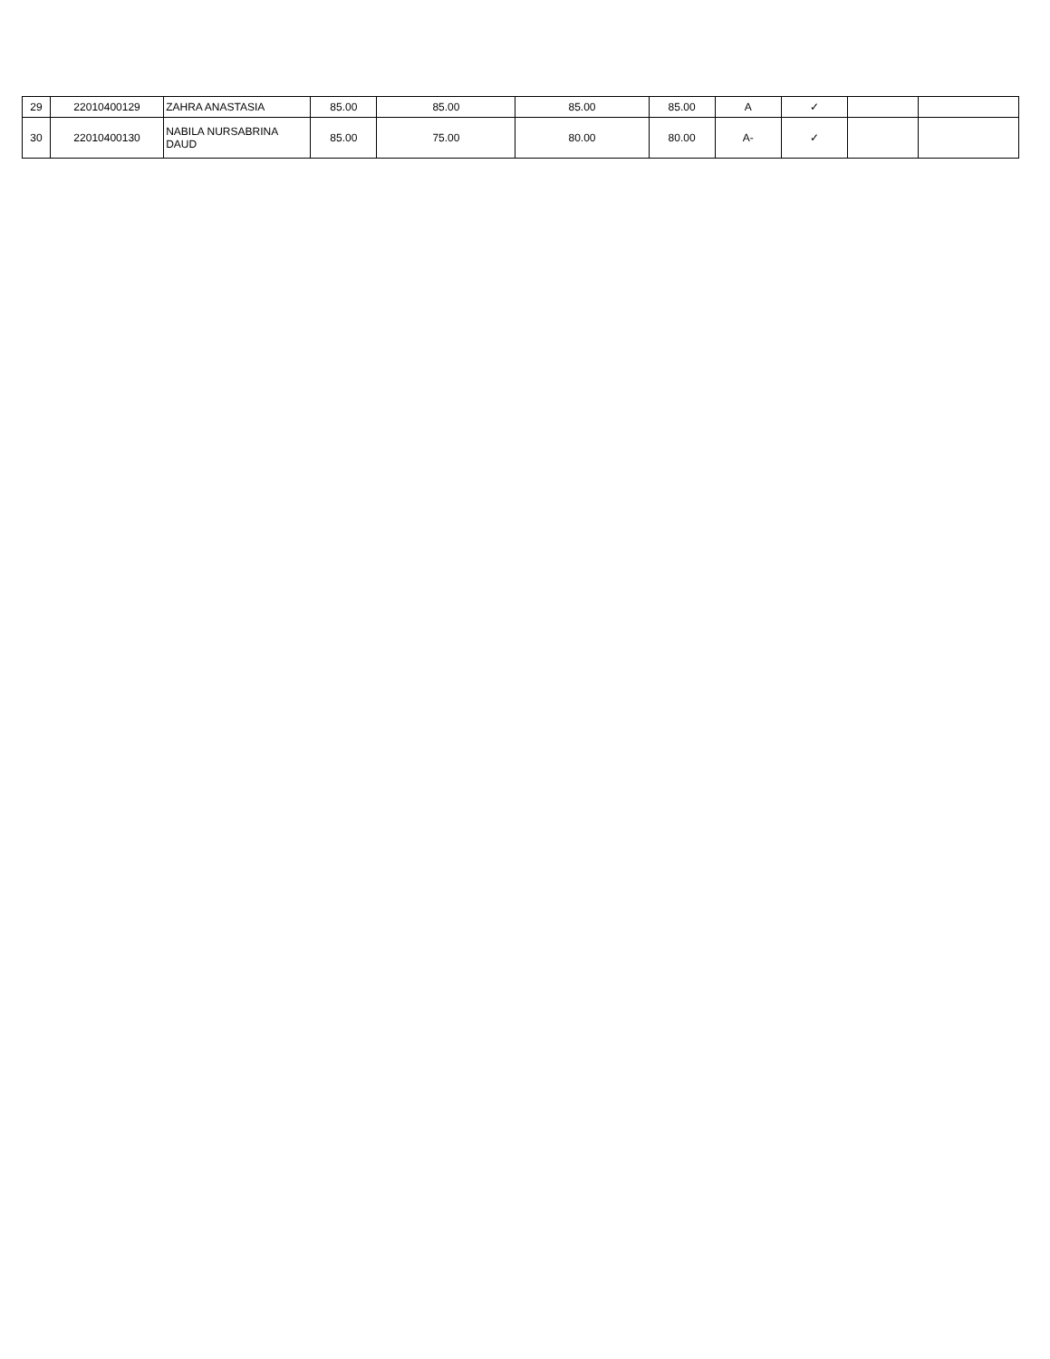| 29 | 22010400129 | ZAHRA ANASTASIA | 85.00 | 85.00 | 85.00 | 85.00 | A | ✓ | | |
| 30 | 22010400130 | NABILA NURSABRINA DAUD | 85.00 | 75.00 | 80.00 | 80.00 | A- | ✓ | | |